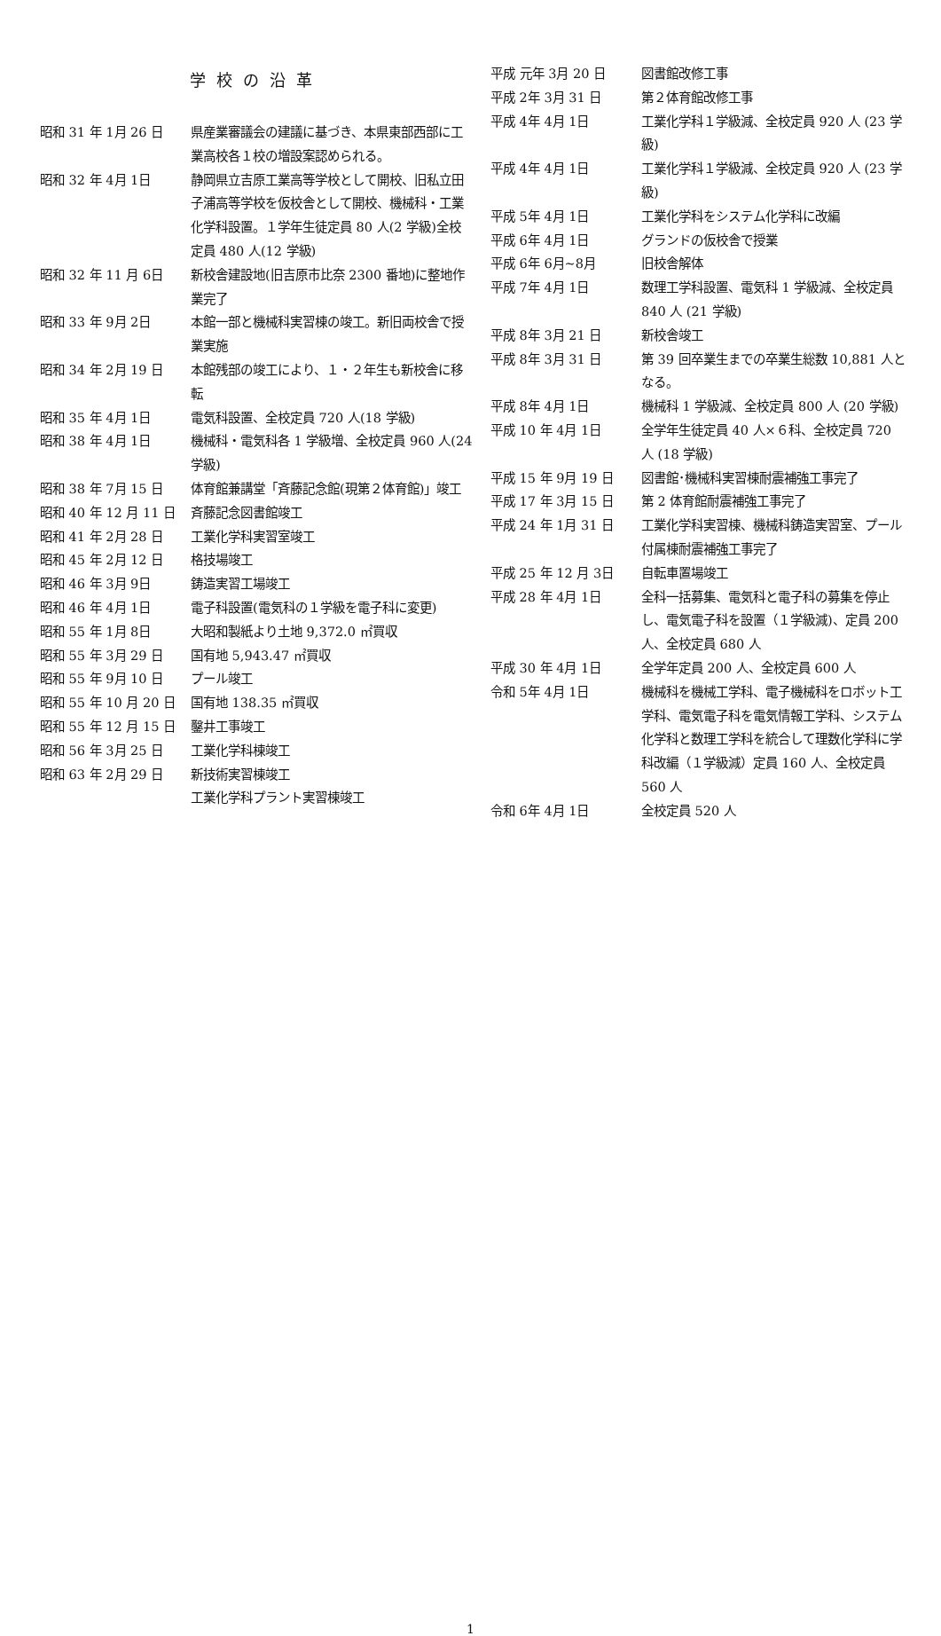学校の沿革
昭和 31 年 1月 26 日 県産業審議会の建議に基づき、本県東部西部に工業高校各１校の増設案認められる。
昭和 32 年 4月 1日 静岡県立吉原工業高等学校として開校、旧私立田子浦高等学校を仮校舎として開校、機械科・工業化学科設置。１学年生徒定員 80 人(2 学級)全校定員 480 人(12 学級)
昭和 32 年 11 月 6日 新校舎建設地(旧吉原市比奈 2300 番地)に整地作業完了
昭和 33 年 9月 2日 本館一部と機械科実習棟の竣工。新旧両校舎で授業実施
昭和 34 年 2月 19 日 本館残部の竣工により、１・２年生も新校舎に移転
昭和 35 年 4月 1日 電気科設置、全校定員 720 人(18 学級)
昭和 38 年 4月 1日 機械科・電気科各 1 学級増、全校定員 960 人(24 学級)
昭和 38 年 7月 15 日 体育館兼講堂「斉藤記念館(現第２体育館)」竣工
昭和 40 年 12 月 11 日 斉藤記念図書館竣工
昭和 41 年 2月 28 日 工業化学科実習室竣工
昭和 45 年 2月 12 日 格技場竣工
昭和 46 年 3月 9日 鋳造実習工場竣工
昭和 46 年 4月 1日 電子科設置(電気科の１学級を電子科に変更)
昭和 55 年 1月 8日 大昭和製紙より土地 9,372.0 ㎡買収
昭和 55 年 3月 29 日 国有地 5,943.47 ㎡買収
昭和 55 年 9月 10 日 プール竣工
昭和 55 年 10 月 20 日 国有地 138.35 ㎡買収
昭和 55 年 12 月 15 日 鑿井工事竣工
昭和 56 年 3月 25 日 工業化学科棟竣工
昭和 63 年 2月 29 日 新技術実習棟竣工
工業化学科プラント実習棟竣工
平成 元年 3月 20 日 図書館改修工事
平成 2年 3月 31 日 第２体育館改修工事
平成 4年 4月 1日 工業化学科１学級減、全校定員 920 人 (23 学級)
平成 4年 4月 1日 工業化学科１学級減、全校定員 920 人 (23 学級)
平成 5年 4月 1日 工業化学科をシステム化学科に改編
平成 6年 4月 1日 グランドの仮校舎で授業
平成 6年 6月~8月 旧校舎解体
平成 7年 4月 1日 数理工学科設置、電気科 1 学級減、全校定員 840 人 (21 学級)
平成 8年 3月 21 日 新校舎竣工
平成 8年 3月 31 日 第 39 回卒業生までの卒業生総数 10,881 人となる。
平成 8年 4月 1日 機械科 1 学級減、全校定員 800 人 (20 学級)
平成 10 年 4月 1日 全学年生徒定員 40 人×６科、全校定員 720 人 (18 学級)
平成 15 年 9月 19 日 図書館･機械科実習棟耐震補強工事完了
平成 17 年 3月 15 日 第 2 体育館耐震補強工事完了
平成 24 年 1月 31 日 工業化学科実習棟、機械科鋳造実習室、プール付属棟耐震補強工事完了
平成 25 年 12 月 3日 自転車置場竣工
平成 28 年 4月 1日 全科一括募集、電気科と電子科の募集を停止し、電気電子科を設置（１学級減)、定員 200 人、全校定員 680 人
平成 30 年 4月 1日 全学年定員 200 人、全校定員 600 人
令和 5年 4月 1日 機械科を機械工学科、電子機械科をロボット工学科、電気電子科を電気情報工学科、システム化学科と数理工学科を統合して理数化学科に学科改編（１学級減）定員 160 人、全校定員 560 人
令和 6年 4月 1日 全校定員 520 人
1